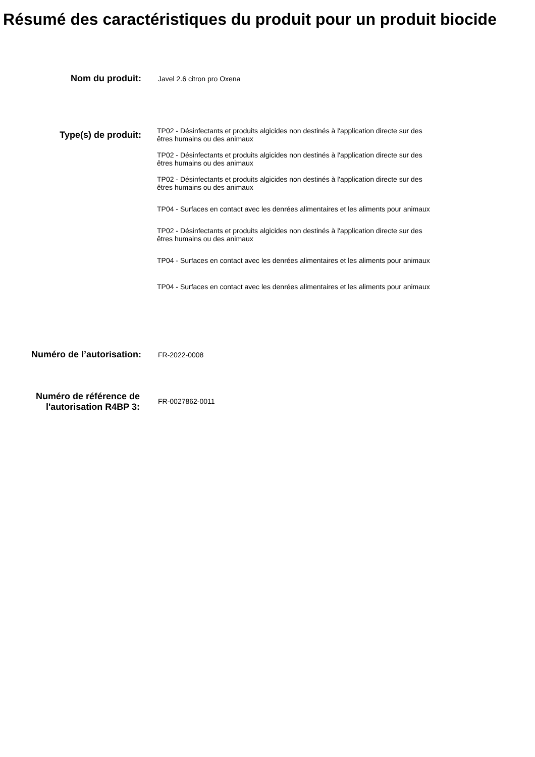Résumé des caractéristiques du produit pour un produit biocide
Nom du produit:
Javel 2.6 citron pro Oxena
Type(s) de produit:
TP02 - Désinfectants et produits algicides non destinés à l'application directe sur des êtres humains ou des animaux
TP02 - Désinfectants et produits algicides non destinés à l'application directe sur des êtres humains ou des animaux
TP02 - Désinfectants et produits algicides non destinés à l'application directe sur des êtres humains ou des animaux
TP04 - Surfaces en contact avec les denrées alimentaires et les aliments pour animaux
TP02 - Désinfectants et produits algicides non destinés à l'application directe sur des êtres humains ou des animaux
TP04 - Surfaces en contact avec les denrées alimentaires et les aliments pour animaux
TP04 - Surfaces en contact avec les denrées alimentaires et les aliments pour animaux
Numéro de l’autorisation:
FR-2022-0008
Numéro de référence de l'autorisation R4BP 3:
FR-0027862-0011